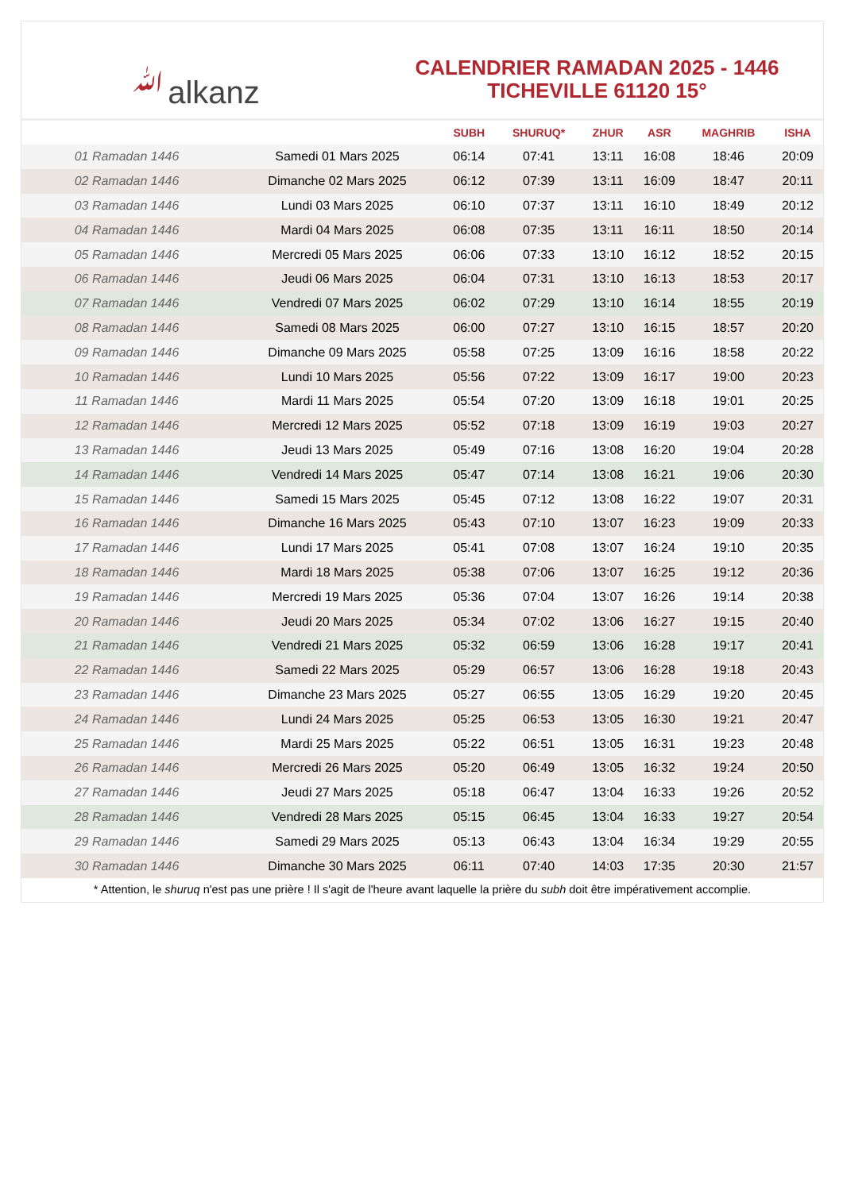ﷲalkanz
CALENDRIER RAMADAN 2025 - 1446
TICHEVILLE 61120 15°
| | | SUBH | SHURUQ* | ZHUR | ASR | MAGHRIB | ISHA |
| --- | --- | --- | --- | --- | --- | --- | --- |
| 01 Ramadan 1446 | Samedi 01 Mars 2025 | 06:14 | 07:41 | 13:11 | 16:08 | 18:46 | 20:09 |
| 02 Ramadan 1446 | Dimanche 02 Mars 2025 | 06:12 | 07:39 | 13:11 | 16:09 | 18:47 | 20:11 |
| 03 Ramadan 1446 | Lundi 03 Mars 2025 | 06:10 | 07:37 | 13:11 | 16:10 | 18:49 | 20:12 |
| 04 Ramadan 1446 | Mardi 04 Mars 2025 | 06:08 | 07:35 | 13:11 | 16:11 | 18:50 | 20:14 |
| 05 Ramadan 1446 | Mercredi 05 Mars 2025 | 06:06 | 07:33 | 13:10 | 16:12 | 18:52 | 20:15 |
| 06 Ramadan 1446 | Jeudi 06 Mars 2025 | 06:04 | 07:31 | 13:10 | 16:13 | 18:53 | 20:17 |
| 07 Ramadan 1446 | Vendredi 07 Mars 2025 | 06:02 | 07:29 | 13:10 | 16:14 | 18:55 | 20:19 |
| 08 Ramadan 1446 | Samedi 08 Mars 2025 | 06:00 | 07:27 | 13:10 | 16:15 | 18:57 | 20:20 |
| 09 Ramadan 1446 | Dimanche 09 Mars 2025 | 05:58 | 07:25 | 13:09 | 16:16 | 18:58 | 20:22 |
| 10 Ramadan 1446 | Lundi 10 Mars 2025 | 05:56 | 07:22 | 13:09 | 16:17 | 19:00 | 20:23 |
| 11 Ramadan 1446 | Mardi 11 Mars 2025 | 05:54 | 07:20 | 13:09 | 16:18 | 19:01 | 20:25 |
| 12 Ramadan 1446 | Mercredi 12 Mars 2025 | 05:52 | 07:18 | 13:09 | 16:19 | 19:03 | 20:27 |
| 13 Ramadan 1446 | Jeudi 13 Mars 2025 | 05:49 | 07:16 | 13:08 | 16:20 | 19:04 | 20:28 |
| 14 Ramadan 1446 | Vendredi 14 Mars 2025 | 05:47 | 07:14 | 13:08 | 16:21 | 19:06 | 20:30 |
| 15 Ramadan 1446 | Samedi 15 Mars 2025 | 05:45 | 07:12 | 13:08 | 16:22 | 19:07 | 20:31 |
| 16 Ramadan 1446 | Dimanche 16 Mars 2025 | 05:43 | 07:10 | 13:07 | 16:23 | 19:09 | 20:33 |
| 17 Ramadan 1446 | Lundi 17 Mars 2025 | 05:41 | 07:08 | 13:07 | 16:24 | 19:10 | 20:35 |
| 18 Ramadan 1446 | Mardi 18 Mars 2025 | 05:38 | 07:06 | 13:07 | 16:25 | 19:12 | 20:36 |
| 19 Ramadan 1446 | Mercredi 19 Mars 2025 | 05:36 | 07:04 | 13:07 | 16:26 | 19:14 | 20:38 |
| 20 Ramadan 1446 | Jeudi 20 Mars 2025 | 05:34 | 07:02 | 13:06 | 16:27 | 19:15 | 20:40 |
| 21 Ramadan 1446 | Vendredi 21 Mars 2025 | 05:32 | 06:59 | 13:06 | 16:28 | 19:17 | 20:41 |
| 22 Ramadan 1446 | Samedi 22 Mars 2025 | 05:29 | 06:57 | 13:06 | 16:28 | 19:18 | 20:43 |
| 23 Ramadan 1446 | Dimanche 23 Mars 2025 | 05:27 | 06:55 | 13:05 | 16:29 | 19:20 | 20:45 |
| 24 Ramadan 1446 | Lundi 24 Mars 2025 | 05:25 | 06:53 | 13:05 | 16:30 | 19:21 | 20:47 |
| 25 Ramadan 1446 | Mardi 25 Mars 2025 | 05:22 | 06:51 | 13:05 | 16:31 | 19:23 | 20:48 |
| 26 Ramadan 1446 | Mercredi 26 Mars 2025 | 05:20 | 06:49 | 13:05 | 16:32 | 19:24 | 20:50 |
| 27 Ramadan 1446 | Jeudi 27 Mars 2025 | 05:18 | 06:47 | 13:04 | 16:33 | 19:26 | 20:52 |
| 28 Ramadan 1446 | Vendredi 28 Mars 2025 | 05:15 | 06:45 | 13:04 | 16:33 | 19:27 | 20:54 |
| 29 Ramadan 1446 | Samedi 29 Mars 2025 | 05:13 | 06:43 | 13:04 | 16:34 | 19:29 | 20:55 |
| 30 Ramadan 1446 | Dimanche 30 Mars 2025 | 06:11 | 07:40 | 14:03 | 17:35 | 20:30 | 21:57 |
* Attention, le shuruq n'est pas une prière ! Il s'agit de l'heure avant laquelle la prière du subh doit être impérativement accomplie.